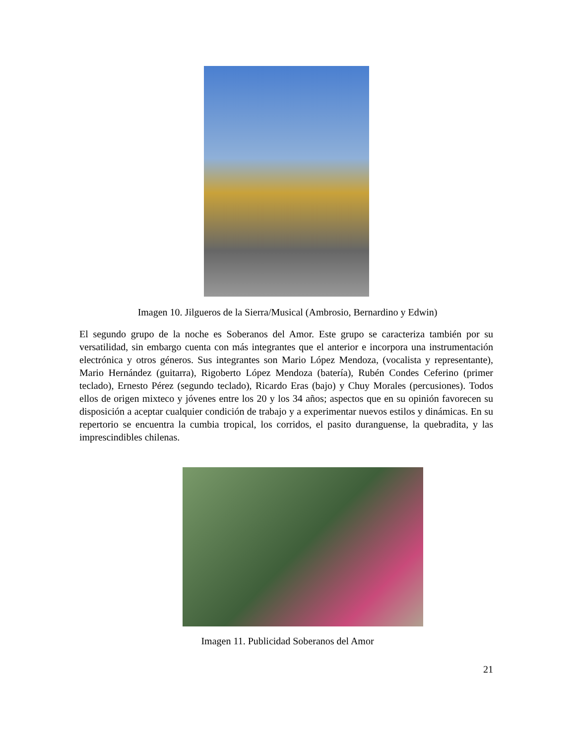Imagen 10. Jilgueros de la Sierra/Musical (Ambrosio, Bernardino y Edwin)
El segundo grupo de la noche es Soberanos del Amor. Este grupo se caracteriza también por su versatilidad, sin embargo cuenta con más integrantes que el anterior e incorpora una instrumentación electrónica y otros géneros. Sus integrantes son Mario López Mendoza, (vocalista y representante), Mario Hernández (guitarra), Rigoberto López Mendoza (batería), Rubén Condes Ceferino (primer teclado), Ernesto Pérez (segundo teclado), Ricardo Eras (bajo) y Chuy Morales (percusiones). Todos ellos de origen mixteco y jóvenes entre los 20 y los 34 años; aspectos que en su opinión favorecen su disposición a aceptar cualquier condición de trabajo y a experimentar nuevos estilos y dinámicas. En su repertorio se encuentra la cumbia tropical, los corridos, el pasito duranguense, la quebradita, y las imprescindibles chilenas.
Imagen 11. Publicidad Soberanos del Amor
21